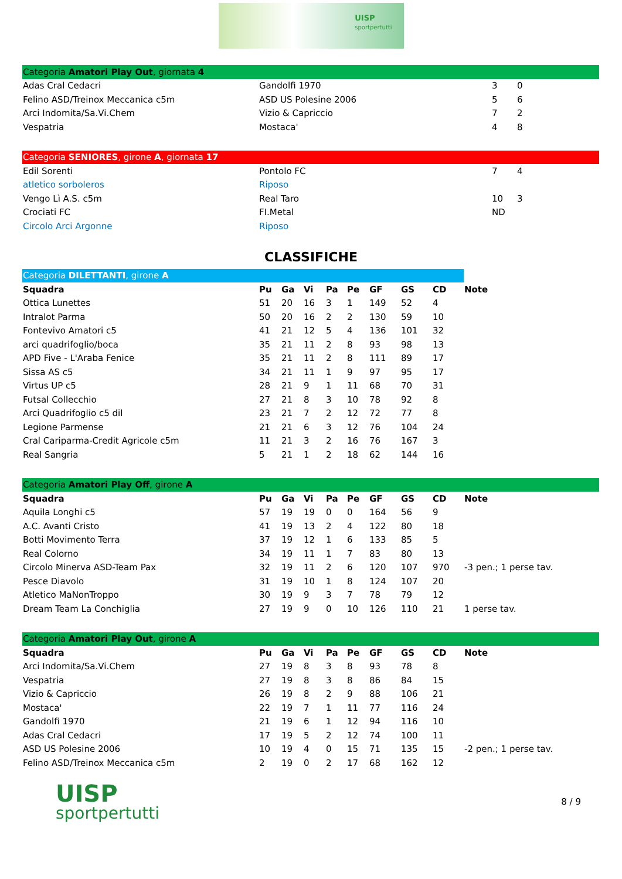UISP
sportpertutti
| Categoria Amatori Play Out , giornata 4 | | | |
| Adas Cral Cedacri | Gandolfi 1970 | 3 | 0 |
| Felino ASD/Treinox Meccanica c5m | ASD US Polesine 2006 | 5 | 6 |
| Arci Indomita/Sa.Vi.Chem | Vizio & Capriccio | 7 | 2 |
| Vespatria | Mostaca' | 4 | 8 |
| Categoria SENIORES , girone A , giornata 17 | | | |
| Edil Sorenti | Pontolo FC | 7 | 4 |
| atletico sorboleros | Riposo | | |
| Vengo Lì A.S. c5m | Real Taro | 10 | 3 |
| Crociati FC | FI.Metal | ND | |
| Circolo Arci Argonne | Riposo | | |
CLASSIFICHE
| Categoria DILETTANTI , girone A | | | | | | | | | |
| Squadra | Pu | Ga | Vi | Pa | Pe | GF | GS | CD | Note |
| Ottica Lunettes | 51 | 20 | 16 | 3 | 1 | 149 | 52 | 4 | |
| Intralot Parma | 50 | 20 | 16 | 2 | 2 | 130 | 59 | 10 | |
| Fontevivo Amatori c5 | 41 | 21 | 12 | 5 | 4 | 136 | 101 | 32 | |
| arci quadrifoglio/boca | 35 | 21 | 11 | 2 | 8 | 93 | 98 | 13 | |
| APD Five - L'Araba Fenice | 35 | 21 | 11 | 2 | 8 | 111 | 89 | 17 | |
| Sissa AS c5 | 34 | 21 | 11 | 1 | 9 | 97 | 95 | 17 | |
| Virtus UP c5 | 28 | 21 | 9 | 1 | 11 | 68 | 70 | 31 | |
| Futsal Collecchio | 27 | 21 | 8 | 3 | 10 | 78 | 92 | 8 | |
| Arci Quadrifoglio c5 dil | 23 | 21 | 7 | 2 | 12 | 72 | 77 | 8 | |
| Legione Parmense | 21 | 21 | 6 | 3 | 12 | 76 | 104 | 24 | |
| Cral Cariparma-Credit Agricole c5m | 11 | 21 | 3 | 2 | 16 | 76 | 167 | 3 | |
| Real Sangria | 5 | 21 | 1 | 2 | 18 | 62 | 144 | 16 | |
| Categoria Amatori Play Off , girone A | | | | | | | | | |
| Squadra | Pu | Ga | Vi | Pa | Pe | GF | GS | CD | Note |
| Aquila Longhi c5 | 57 | 19 | 19 | 0 | 0 | 164 | 56 | 9 | |
| A.C. Avanti Cristo | 41 | 19 | 13 | 2 | 4 | 122 | 80 | 18 | |
| Botti Movimento Terra | 37 | 19 | 12 | 1 | 6 | 133 | 85 | 5 | |
| Real Colorno | 34 | 19 | 11 | 1 | 7 | 83 | 80 | 13 | |
| Circolo Minerva ASD-Team Pax | 32 | 19 | 11 | 2 | 6 | 120 | 107 | 970 | -3 pen.; 1 perse tav. |
| Pesce Diavolo | 31 | 19 | 10 | 1 | 8 | 124 | 107 | 20 | |
| Atletico MaNonTroppo | 30 | 19 | 9 | 3 | 7 | 78 | 79 | 12 | |
| Dream Team La Conchiglia | 27 | 19 | 9 | 0 | 10 | 126 | 110 | 21 | 1 perse tav. |
| Categoria Amatori Play Out , girone A | | | | | | | | | |
| Squadra | Pu | Ga | Vi | Pa | Pe | GF | GS | CD | Note |
| Arci Indomita/Sa.Vi.Chem | 27 | 19 | 8 | 3 | 8 | 93 | 78 | 8 | |
| Vespatria | 27 | 19 | 8 | 3 | 8 | 86 | 84 | 15 | |
| Vizio & Capriccio | 26 | 19 | 8 | 2 | 9 | 88 | 106 | 21 | |
| Mostaca' | 22 | 19 | 7 | 1 | 11 | 77 | 116 | 24 | |
| Gandolfi 1970 | 21 | 19 | 6 | 1 | 12 | 94 | 116 | 10 | |
| Adas Cral Cedacri | 17 | 19 | 5 | 2 | 12 | 74 | 100 | 11 | |
| ASD US Polesine 2006 | 10 | 19 | 4 | 0 | 15 | 71 | 135 | 15 | -2 pen.; 1 perse tav. |
| Felino ASD/Treinox Meccanica c5m | 2 | 19 | 0 | 2 | 17 | 68 | 162 | 12 | |
UISP
sportpertutti
8 / 9